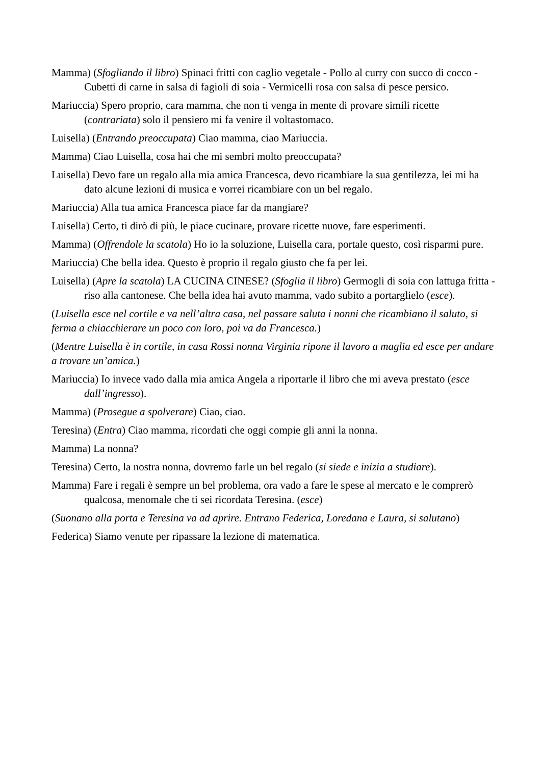Mamma) (Sfogliando il libro) Spinaci fritti con caglio vegetale - Pollo al curry con succo di cocco - Cubetti di carne in salsa di fagioli di soia - Vermicelli rosa con salsa di pesce persico.
Mariuccia) Spero proprio, cara mamma, che non ti venga in mente di provare simili ricette (contrariata) solo il pensiero mi fa venire il voltastomaco.
Luisella) (Entrando preoccupata) Ciao mamma, ciao Mariuccia.
Mamma) Ciao Luisella, cosa hai che mi sembri molto preoccupata?
Luisella) Devo fare un regalo alla mia amica Francesca, devo ricambiare la sua gentilezza, lei mi ha dato alcune lezioni di musica e vorrei ricambiare con un bel regalo.
Mariuccia) Alla tua amica Francesca piace far da mangiare?
Luisella) Certo, ti dirò di più, le piace cucinare, provare ricette nuove, fare esperimenti.
Mamma) (Offrendole la scatola) Ho io la soluzione, Luisella cara, portale questo, così risparmi pure.
Mariuccia) Che bella idea. Questo è proprio il regalo giusto che fa per lei.
Luisella) (Apre la scatola) LA CUCINA CINESE? (Sfoglia il libro) Germogli di soia con lattuga fritta - riso alla cantonese. Che bella idea hai avuto mamma, vado subito a portarglielo (esce).
(Luisella esce nel cortile e va nell’altra casa, nel passare saluta i nonni che ricambiano il saluto, si ferma a chiacchierare un poco con loro, poi va da Francesca.)
(Mentre Luisella è in cortile, in casa Rossi nonna Virginia ripone il lavoro a maglia ed esce per andare a trovare un’amica.)
Mariuccia) Io invece vado dalla mia amica Angela a riportarle il libro che mi aveva prestato (esce dall’ingresso).
Mamma) (Prosegue a spolverare) Ciao, ciao.
Teresina) (Entra) Ciao mamma, ricordati che oggi compie gli anni la nonna.
Mamma) La nonna?
Teresina) Certo, la nostra nonna, dovremo farle un bel regalo (si siede e inizia a studiare).
Mamma) Fare i regali è sempre un bel problema, ora vado a fare le spese al mercato e le comprerò qualcosa, menomale che ti sei ricordata Teresina. (esce)
(Suonano alla porta e Teresina va ad aprire. Entrano Federica, Loredana e Laura, si salutano)
Federica) Siamo venute per ripassare la lezione di matematica.